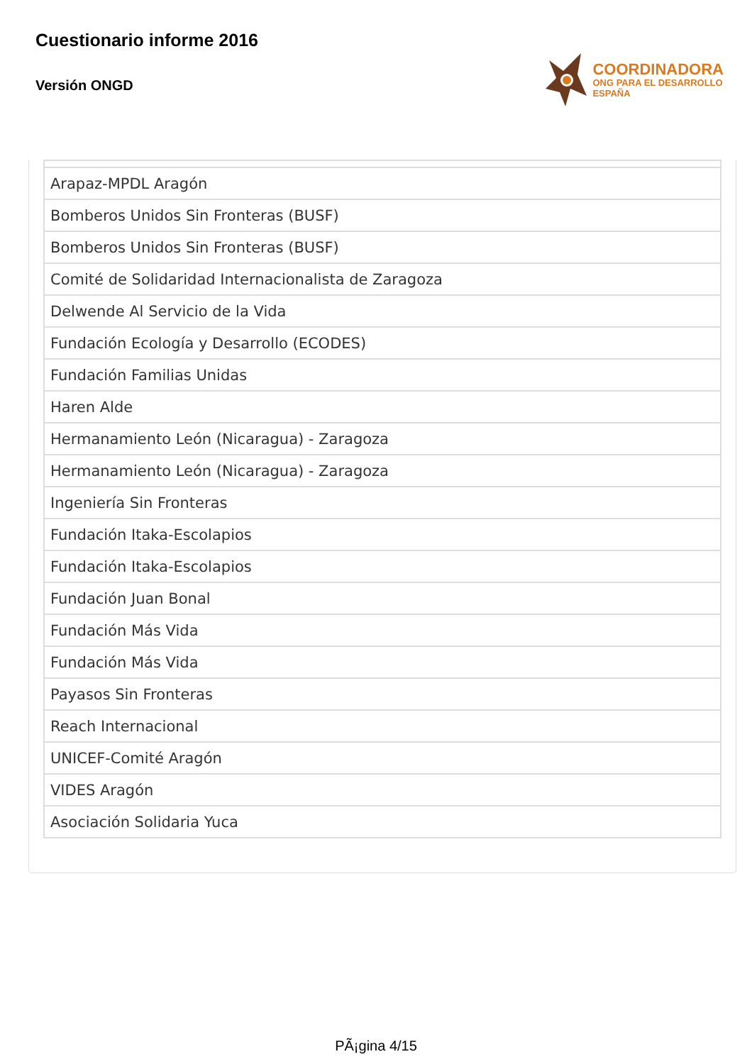Cuestionario informe 2016
Versión ONGD
COORDINADORA
ONG PARA EL DESARROLLO
ESPAÑA
| Arapaz-MPDL Aragón |
| Bomberos Unidos Sin Fronteras (BUSF) |
| Bomberos Unidos Sin Fronteras (BUSF) |
| Comité de Solidaridad Internacionalista de Zaragoza |
| Delwende Al Servicio de la Vida |
| Fundación Ecología y Desarrollo (ECODES) |
| Fundación Familias Unidas |
| Haren Alde |
| Hermanamiento León (Nicaragua) - Zaragoza |
| Hermanamiento León (Nicaragua) - Zaragoza |
| Ingeniería Sin Fronteras |
| Fundación Itaka-Escolapios |
| Fundación Itaka-Escolapios |
| Fundación Juan Bonal |
| Fundación Más Vida |
| Fundación Más Vida |
| Payasos Sin Fronteras |
| Reach Internacional |
| UNICEF-Comité Aragón |
| VIDES Aragón |
| Asociación Solidaria Yuca |
PÃ¡gina 4/15